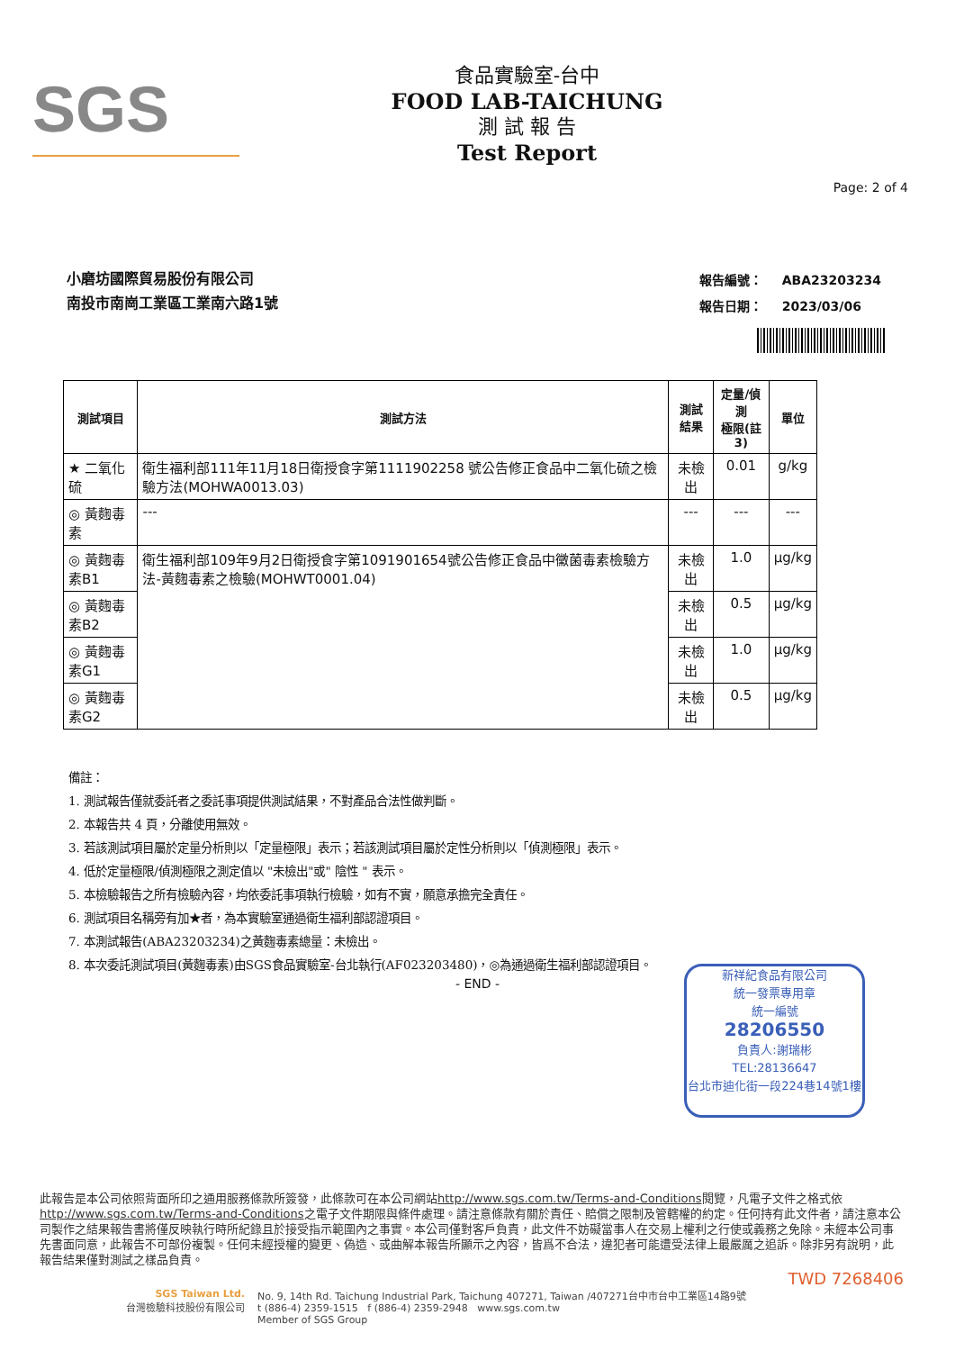SGS
食品實驗室-台中
FOOD LAB-TAICHUNG
測 試 報 告
Test Report
Page: 2 of 4
小磨坊國際貿易股份有限公司
南投市南崗工業區工業南六路1號
| 報告編號： | ABA23203234 |
| 報告日期： | 2023/03/06 |
| 測試項目 | 測試方法 | 測試結果 | 定量/偵測 極限(註3) | 單位 |
| --- | --- | --- | --- | --- |
| ★ 二氧化硫 | 衛生福利部111年11月18日衛授食字第1111902258 號公告修正食品中二氧化硫之檢驗方法(MOHWA0013.03) | 未檢出 | 0.01 | g/kg |
| ◎ 黃麴毒素 | --- | --- | --- | --- |
| ◎ 黃麴毒素B1 | 衛生福利部109年9月2日衛授食字第1091901654號公告修正食品中黴菌毒素檢驗方法-黃麴毒素之檢驗(MOHWT0001.04) | 未檢出 | 1.0 | μg/kg |
| ◎ 黃麴毒素B2 | | 未檢出 | 0.5 | μg/kg |
| ◎ 黃麴毒素G1 | | 未檢出 | 1.0 | μg/kg |
| ◎ 黃麴毒素G2 | | 未檢出 | 0.5 | μg/kg |
備註：
1. 測試報告僅就委託者之委託事項提供測試結果，不對產品合法性做判斷。
2. 本報告共 4 頁，分離使用無效。
3. 若該測試項目屬於定量分析則以「定量極限」表示；若該測試項目屬於定性分析則以「偵測極限」表示。
4. 低於定量極限/偵測極限之測定值以 "未檢出"或" 陰性 " 表示。
5. 本檢驗報告之所有檢驗內容，均依委託事項執行檢驗，如有不實，願意承擔完全責任。
6. 測試項目名稱旁有加★者，為本實驗室通過衛生福利部認證項目。
7. 本測試報告(ABA23203234)之黃麴毒素總量：未檢出。
8. 本次委託測試項目(黃麴毒素)由SGS食品實驗室-台北執行(AF023203480)，◎為通過衛生福利部認證項目。
- END -
新祥紀食品有限公司
統一發票專用章
統一編號
28206550
負責人:謝瑞彬
TEL:28136647
台北市迪化街一段224巷14號1樓
此報告是本公司依照背面所印之通用服務條款所簽發，此條款可在本公司網站http://www.sgs.com.tw/Terms-and-Conditions閱覽，凡電子文件之格式依http://www.sgs.com.tw/Terms-and-Conditions之電子文件期限與條件處理。請注意條款有關於責任、賠償之限制及管轄權的約定。任何持有此文件者，請注意本公司製作之結果報告書將僅反映執行時所紀錄且於接受指示範圍內之事實。本公司僅對客戶負責，此文件不妨礙當事人在交易上權利之行使或義務之免除。未經本公司事先書面同意，此報告不可部份複製。任何未經授權的變更、偽造、或曲解本報告所顯示之內容，皆爲不合法，違犯者可能遭受法律上最嚴厲之追訴。除非另有說明，此報告結果僅對測試之樣品負責。
TWD 7268406
SGS Taiwan Ltd.
台灣檢驗科技股份有限公司
No. 9, 14th Rd. Taichung Industrial Park, Taichung 407271, Taiwan /407271台中市台中工業區14路9號
t (886-4) 2359-1515 f (886-4) 2359-2948 www.sgs.com.tw
Member of SGS Group